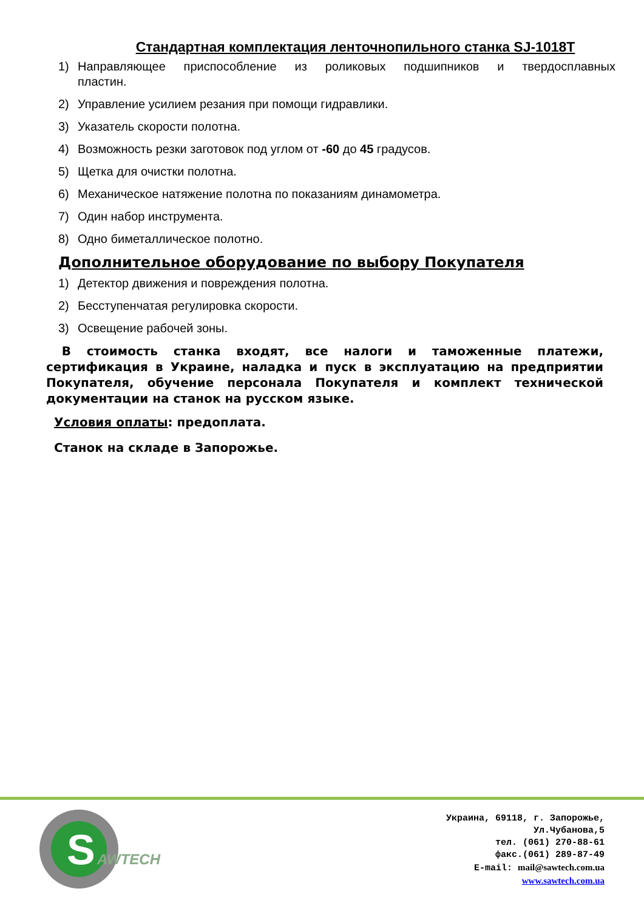Стандартная комплектация ленточнопильного станка SJ-1018T
1) Направляющее приспособление из роликовых подшипников и твердосплавных пластин.
2) Управление усилием резания при помощи гидравлики.
3) Указатель скорости полотна.
4) Возможность резки заготовок под углом от -60 до 45 градусов.
5) Щетка для очистки полотна.
6) Механическое натяжение полотна по показаниям динамометра.
7) Один набор инструмента.
8) Одно биметаллическое полотно.
Дополнительное оборудование по выбору Покупателя
1) Детектор движения и повреждения полотна.
2) Бесступенчатая регулировка скорости.
3) Освещение рабочей зоны.
В стоимость станка входят, все налоги и таможенные платежи, сертификация в Украине, наладка и пуск в эксплуатацию на предприятии Покупателя, обучение персонала Покупателя и комплект технической документации на станок на русском языке.
Условия оплаты: предоплата.
Станок на складе в Запорожье.
S
AWTECH
Украина, 69118, г. Запорожье,
Ул.Чубанова,5
тел. (061) 270-88-61
факс.(061) 289-87-49
E-mail: mail@sawtech.com.ua
www.sawtech.com.ua